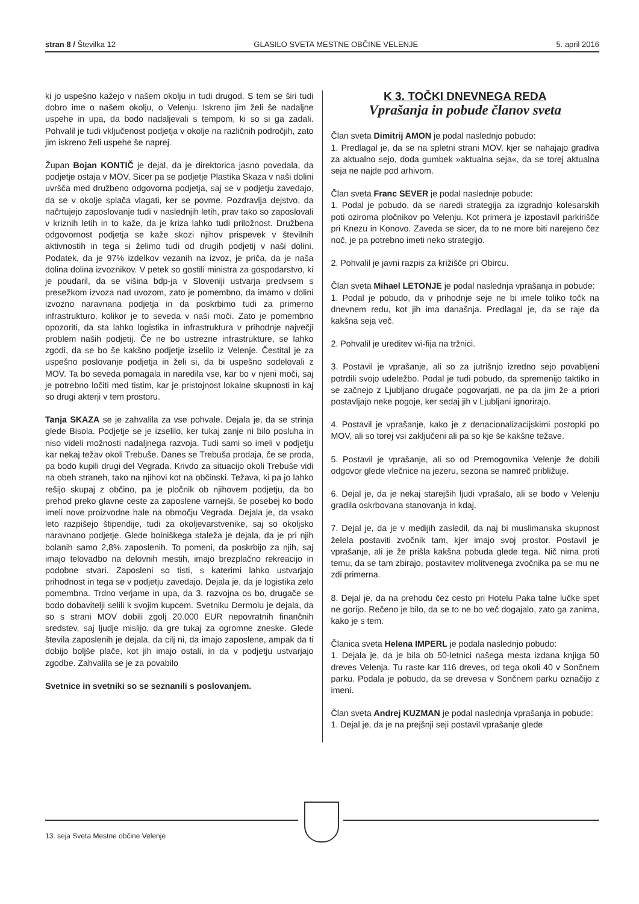stran 8 / Številka 12 GLASILO SVETA MESTNE OBČINE VELENJE 5. april 2016
ki jo uspešno kažejo v našem okolju in tudi drugod. S tem se širi tudi dobro ime o našem okolju, o Velenju. Iskreno jim želi še nadaljne uspehe in upa, da bodo nadaljevali s tempom, ki so si ga zadali. Pohvalil je tudi vključenost podjetja v okolje na različnih področjih, zato jim iskreno želi uspehe še naprej.
Župan Bojan KONTIČ je dejal, da je direktorica jasno povedala, da podjetje ostaja v MOV. Sicer pa se podjetje Plastika Skaza v naši dolini uvršča med družbeno odgovorna podjetja, saj se v podjetju zavedajo, da se v okolje splača vlagati, ker se povrne. Pozdravlja dejstvo, da načrtujejo zaposlovanje tudi v naslednjih letih, prav tako so zaposlovali v kriznih letih in to kaže, da je kriza lahko tudi priložnost. Družbena odgovornost podjetja se kaže skozi njihov prispevek v številnih aktivnostih in tega si želimo tudi od drugih podjetij v naši dolini. Podatek, da je 97% izdelkov vezanih na izvoz, je priča, da je naša dolina dolina izvoznikov. V petek so gostili ministra za gospodarstvo, ki je poudaril, da se višina bdp-ja v Sloveniji ustvarja predvsem s presežkom izvoza nad uvozom, zato je pomembno, da imamo v dolini izvozno naravnana podjetja in da poskrbimo tudi za primerno infrastrukturo, kolikor je to seveda v naši moči. Zato je pomembno opozoriti, da sta lahko logistika in infrastruktura v prihodnje največji problem naših podjetij. Če ne bo ustrezne infrastrukture, se lahko zgodi, da se bo še kakšno podjetje izselilo iz Velenje. Čestital je za uspešno poslovanje podjetja in želi si, da bi uspešno sodelovali z MOV. Ta bo seveda pomagala in naredila vse, kar bo v njeni moči, saj je potrebno ločiti med tistim, kar je pristojnost lokalne skupnosti in kaj so drugi akterji v tem prostoru.
Tanja SKAZA se je zahvalila za vse pohvale. Dejala je, da se strinja glede Bisola. Podjetje se je izselilo, ker tukaj zanje ni bilo posluha in niso videli možnosti nadaljnega razvoja. Tudi sami so imeli v podjetju kar nekaj težav okoli Trebuše. Danes se Trebuša prodaja, če se proda, pa bodo kupili drugi del Vegrada. Krivdo za situacijo okoli Trebuše vidi na obeh straneh, tako na njihovi kot na občinski. Težava, ki pa jo lahko rešijo skupaj z občino, pa je pločnik ob njihovem podjetju, da bo prehod preko glavne ceste za zaposlene varnejši, še posebej ko bodo imeli nove proizvodne hale na območju Vegrada. Dejala je, da vsako leto razpišejo štipendije, tudi za okoljevarstvenike, saj so okoljsko naravnano podjetje. Glede bolniškega staleža je dejala, da je pri njih bolanih samo 2,8% zaposlenih. To pomeni, da poskrbijo za njih, saj imajo telovadbo na delovnih mestih, imajo brezplačno rekreacijo in podobne stvari. Zaposleni so tisti, s katerimi lahko ustvarjajo prihodnost in tega se v podjetju zavedajo. Dejala je, da je logistika zelo pomembna. Trdno verjame in upa, da 3. razvojna os bo, drugače se bodo dobavitelji selili k svojim kupcem. Svetniku Dermolu je dejala, da so s strani MOV dobili zgolj 20.000 EUR nepovratnih finančnih sredstev, saj ljudje mislijo, da gre tukaj za ogromne zneske. Glede števila zaposlenih je dejala, da cilj ni, da imajo zaposlene, ampak da ti dobijo boljše plače, kot jih imajo ostali, in da v podjetju ustvarjajo zgodbe. Zahvalila se je za povabilo
Svetnice in svetniki so se seznanili s poslovanjem.
K 3. TOČKI DNEVNEGA REDA
Vprašanja in pobude članov sveta
Član sveta Dimitrij AMON je podal naslednjo pobudo:
1. Predlagal je, da se na spletni strani MOV, kjer se nahajajo gradiva za aktualno sejo, doda gumbek »aktualna seja«, da se torej aktualna seja ne najde pod arhivom.
Član sveta Franc SEVER je podal naslednje pobude:
1. Podal je pobudo, da se naredi strategija za izgradnjo kolesarskih poti oziroma pločnikov po Velenju. Kot primera je izpostavil parkirišče pri Knezu in Konovo. Zaveda se sicer, da to ne more biti narejeno čez noč, je pa potrebno imeti neko strategijo.
2. Pohvalil je javni razpis za križišče pri Obircu.
Član sveta Mihael LETONJE je podal naslednja vprašanja in pobude:
1. Podal je pobudo, da v prihodnje seje ne bi imele toliko točk na dnevnem redu, kot jih ima današnja. Predlagal je, da se raje da kakšna seja več.
2. Pohvalil je ureditev wi-fija na tržnici.
3. Postavil je vprašanje, ali so za jutrišnjo izredno sejo povabljeni potrdili svojo udeležbo. Podal je tudi pobudo, da spremenijo taktiko in se začnejo z Ljubljano drugače pogovarjati, ne pa da jim že a priori postavljajo neke pogoje, ker sedaj jih v Ljubljani ignorirajo.
4. Postavil je vprašanje, kako je z denacionalizacijskimi postopki po MOV, ali so torej vsi zaključeni ali pa so kje še kakšne težave.
5. Postavil je vprašanje, ali so od Premogovnika Velenje že dobili odgovor glede vlečnice na jezeru, sezona se namreč približuje.
6. Dejal je, da je nekaj starejših ljudi vprašalo, ali se bodo v Velenju gradila oskrbovana stanovanja in kdaj.
7. Dejal je, da je v medijih zasledil, da naj bi muslimanska skupnost želela postaviti zvočnik tam, kjer imajo svoj prostor. Postavil je vprašanje, ali je že prišla kakšna pobuda glede tega. Nič nima proti temu, da se tam zbirajo, postavitev molitvenega zvočnika pa se mu ne zdi primerna.
8. Dejal je, da na prehodu čez cesto pri Hotelu Paka talne lučke spet ne gorijo. Rečeno je bilo, da se to ne bo več dogajalo, zato ga zanima, kako je s tem.
Članica sveta Helena IMPERL je podala naslednjo pobudo:
1. Dejala je, da je bila ob 50-letnici našega mesta izdana knjiga 50 dreves Velenja. Tu raste kar 116 dreves, od tega okoli 40 v Sončnem parku. Podala je pobudo, da se drevesa v Sončnem parku označijo z imeni.
Član sveta Andrej KUZMAN je podal naslednja vprašanja in pobude:
1. Dejal je, da je na prejšnji seji postavil vprašanje glede
13. seja Sveta Mestne občine Velenje